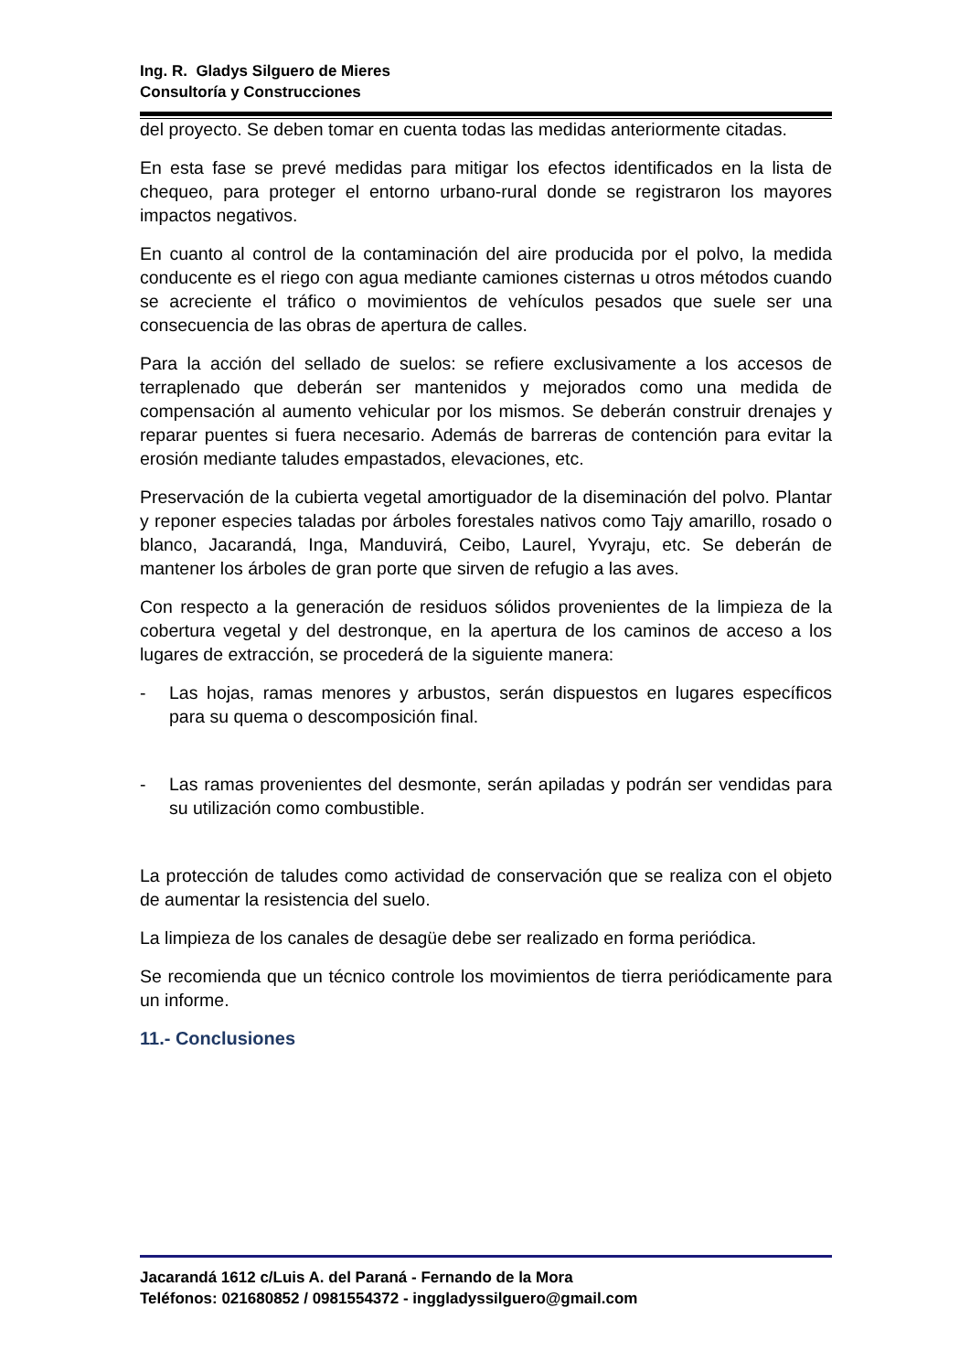Ing. R. Gladys Silguero de Mieres
Consultoría y Construcciones
del proyecto. Se deben tomar en cuenta todas las medidas anteriormente citadas.
En esta fase se prevé medidas para mitigar los efectos identificados en la lista de chequeo, para proteger el entorno urbano-rural donde se registraron los mayores impactos negativos.
En cuanto al control de la contaminación del aire producida por el polvo, la medida conducente es el riego con agua mediante camiones cisternas u otros métodos cuando se acreciente el tráfico o movimientos de vehículos pesados que suele ser una consecuencia de las obras de apertura de calles.
Para la acción del sellado de suelos: se refiere exclusivamente a los accesos de terraplenado que deberán ser mantenidos y mejorados como una medida de compensación al aumento vehicular por los mismos. Se deberán construir drenajes y reparar puentes si fuera necesario. Además de barreras de contención para evitar la erosión mediante taludes empastados, elevaciones, etc.
Preservación de la cubierta vegetal amortiguador de la diseminación del polvo. Plantar y reponer especies taladas por árboles forestales nativos como Tajy amarillo, rosado o blanco, Jacarandá, Inga, Manduvirá, Ceibo, Laurel, Yvyraju, etc. Se deberán de mantener los árboles de gran porte que sirven de refugio a las aves.
Con respecto a la generación de residuos sólidos provenientes de la limpieza de la cobertura vegetal y del destronque, en la apertura de los caminos de acceso a los lugares de extracción, se procederá de la siguiente manera:
- Las hojas, ramas menores y arbustos, serán dispuestos en lugares específicos para su quema o descomposición final.
- Las ramas provenientes del desmonte, serán apiladas y podrán ser vendidas para su utilización como combustible.
La protección de taludes como actividad de conservación que se realiza con el objeto de aumentar la resistencia del suelo.
La limpieza de los canales de desagüe debe ser realizado en forma periódica.
Se recomienda que un técnico controle los movimientos de tierra periódicamente para un informe.
11.- Conclusiones
Jacarandá 1612 c/Luis A. del Paraná - Fernando de la Mora
Teléfonos: 021680852 / 0981554372 - inggladyssilguero@gmail.com